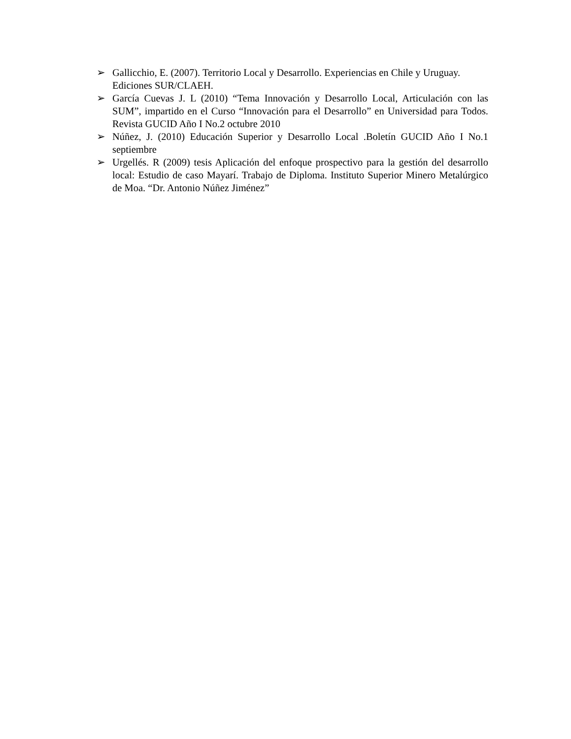➢ Gallicchio, E. (2007). Territorio Local y Desarrollo. Experiencias en Chile y Uruguay. Ediciones SUR/CLAEH.
➢ García Cuevas J. L (2010) “Tema Innovación y Desarrollo Local, Articulación con las SUM”, impartido en el Curso “Innovación para el Desarrollo” en Universidad para Todos. Revista GUCID Año I No.2 octubre 2010
➢ Núñez, J. (2010) Educación Superior y Desarrollo Local .Boletín GUCID Año I No.1 septiembre
➢ Urgellés. R (2009) tesis Aplicación del enfoque prospectivo para la gestión del desarrollo local: Estudio de caso Mayarí. Trabajo de Diploma. Instituto Superior Minero Metalúrgico de Moa. “Dr. Antonio Núñez Jiménez”